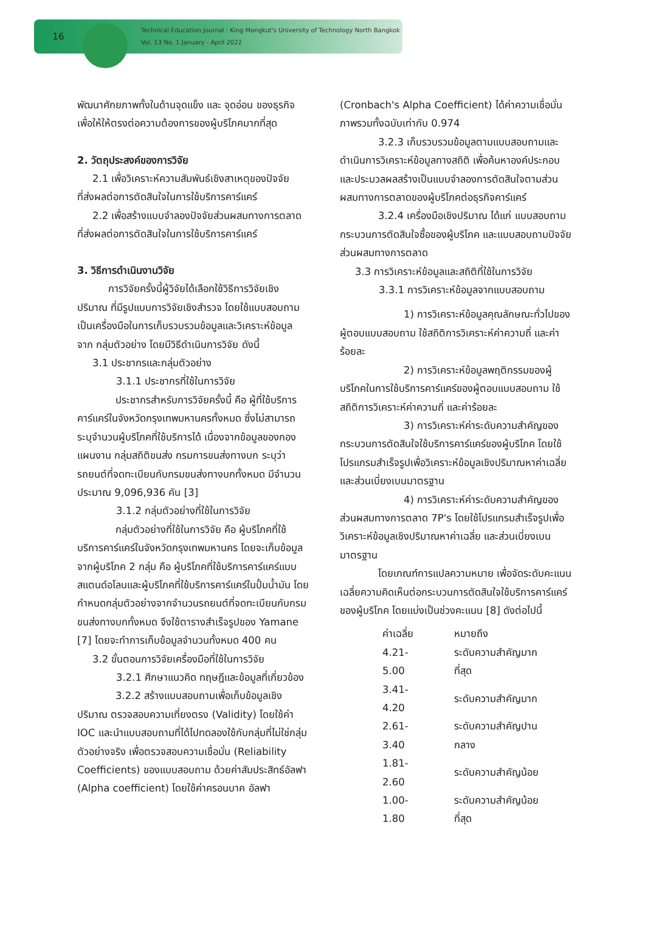16
Technical Education Journal : King Mongkut's University of Technology North Bangkok
Vol. 13 No. 1 January - April 2022
พัฒนาศักยภาพทั้งในด้านจุดแข็ง และ จุดอ่อน ของธุรกิจ เพื่อให้ให้ตรงต่อความต้องการของผู้บริโภคมากที่สุด
2. วัตถุประสงค์ของการวิจัย
2.1 เพื่อวิเคราะห์ความสัมพันธ์เชิงสาเหตุของปัจจัย
ที่ส่งผลต่อการตัดสินใจในการใช้บริการคาร์แคร์
2.2 เพื่อสร้างแบบจำลองปัจจัยส่วนผสมทางการตลาด
ที่ส่งผลต่อการตัดสินใจในการใช้บริการคาร์แคร์
3. วิธีการดำเนินงานวิจัย
การวิจัยครั้งนี้ผู้วิจัยได้เลือกใช้วิธีการวิจัยเชิงปริมาณ ที่มีรูปแบบการวิจัยเชิงสำรวจ โดยใช้แบบสอบถามเป็นเครื่องมือในการเก็บรวบรวมข้อมูลและวิเคราะห์ข้อมูล จาก กลุ่มตัวอย่าง โดยมีวิธีดำเนินการวิจัย ดังนี้
3.1 ประชากรและกลุ่มตัวอย่าง
3.1.1 ประชากรที่ใช้ในการวิจัย
ประชากรสำหรับการวิจัยครั้งนี้ คือ ผู้ที่ใช้บริการคาร์แคร์ในจังหวัดกรุงเทพมหานครทั้งหมด ซึ่งไม่สามารถระบุจำนวนผู้บริโภคที่ใช้บริการได้ เนื่องจากข้อมูลของกองแผนงาน กลุ่มสถิติขนส่ง กรมการขนส่งทางบก ระบุว่า รถยนต์ที่จดทะเบียนกับกรมขนส่งทางบกทั้งหมด มีจำนวนประมาณ 9,096,936 คัน [3]
3.1.2 กลุ่มตัวอย่างที่ใช้ในการวิจัย
กลุ่มตัวอย่างที่ใช้ในการวิจัย คือ ผู้บริโภคที่ใช้บริการคาร์แคร์ในจังหวัดกรุงเทพมหานคร โดยจะเก็บข้อมูลจากผู้บริโภค 2 กลุ่ม คือ ผู้บริโภคที่ใช้บริการคาร์แคร์แบบสแตนด์อโลนและผู้บริโภคที่ใช้บริการคาร์แคร์ในปั้มน้ำมัน โดยกำหนดกลุ่มตัวอย่างจากจำนวนรถยนต์ที่จดทะเบียนกับกรมขนส่งทางบกทั้งหมด จึงใช้ตารางสำเร็จรูปของ Yamane [7] โดยจะทำการเก็บข้อมูลจำนวนทั้งหมด 400 คน
3.2 ขั้นตอนการวิจัยเครื่องมือที่ใช้ในการวิจัย
3.2.1 ศึกษาแนวคิด ทฤษฎีและข้อมูลที่เกี่ยวข้อง
3.2.2 สร้างแบบสอบถามเพื่อเก็บข้อมูลเชิงปริมาณ ตรวจสอบความเที่ยงตรง (Validity) โดยใช้ค่า IOC และนำแบบสอบถามที่ได้ไปทดลองใช้กับกลุ่มที่ไม่ใช่กลุ่มตัวอย่างจริง เพื่อตรวจสอบความเชื่อมั่น (Reliability Coefficients) ของแบบสอบถาม ด้วยค่าสัมประสิทธ์อัลฟา (Alpha coefficient) โดยใช้ค่าครอนบาค อัลฟา
(Cronbach's Alpha Coefficient) ได้ค่าความเชื่อมั่นภาพรวมทั้งฉบับเท่ากับ 0.974
3.2.3 เก็บรวบรวมข้อมูลตามแบบสอบถามและดำเนินการวิเคราะห์ข้อมูลทางสถิติ เพื่อค้นหาองค์ประกอบและประมวลผลสร้างเป็นแบบจำลองการตัดสินใจตามส่วนผสมทางการตลาดของผู้บริโภคต่อธุรกิจคาร์แคร์
3.2.4 เครื่องมือเชิงปริมาณ ได้แก่ แบบสอบถามกระบวนการตัดสินใจซื้อของผู้บริโภค และแบบสอบถามปัจจัยส่วนผสมทางการตลาด
3.3 การวิเคราะห์ข้อมูลและสถิติที่ใช้ในการวิจัย
3.3.1 การวิเคราะห์ข้อมูลจากแบบสอบถาม
1) การวิเคราะห์ข้อมูลคุณลักษณะทั่วไปของผู้ตอบแบบสอบถาม ใช้สถิติการวิเคราะห์ค่าความถี่ และค่าร้อยละ
2) การวิเคราะห์ข้อมูลพฤติกรรมของผู้บริโภคในการใช้บริการคาร์แคร์ของผู้ตอบแบบสอบถาม ใช้สถิติการวิเคราะห์ค่าความถี่ และค่าร้อยละ
3) การวิเคราะห์ค่าระดับความสำคัญของกระบวนการตัดสินใจใช้บริการคาร์แคร์ของผู้บริโภค โดยใช้โปรแกรมสำเร็จรูปเพื่อวิเคราะห์ข้อมูลเชิงปริมาณหาค่าเฉลี่ย และส่วนเบี่ยงเบนมาตรฐาน
4) การวิเคราะห์ค่าระดับความสำคัญของส่วนผสมทางการตลาด 7P's โดยใช้โปรแกรมสำเร็จรูปเพื่อวิเคราะห์ข้อมูลเชิงปริมาณหาค่าเฉลี่ย และส่วนเบี่ยงเบนมาตรฐาน
โดยเกณฑ์การแปลความหมาย เพื่อจัดระดับคะแนนเฉลี่ยความคิดเห็นต่อกระบวนการตัดสินใจใช้บริการคาร์แคร์ของผู้บริโภค โดยแบ่งเป็นช่วงคะแนน [8] ดังต่อไปนี้
| ค่าเฉลี่ย | หมายถึง |
| --- | --- |
| 4.21-5.00 | ระดับความสำคัญมากที่สุด |
| 3.41-4.20 | ระดับความสำคัญมาก |
| 2.61-3.40 | ระดับความสำคัญปานกลาง |
| 1.81-2.60 | ระดับความสำคัญน้อย |
| 1.00-1.80 | ระดับความสำคัญน้อยที่สุด |